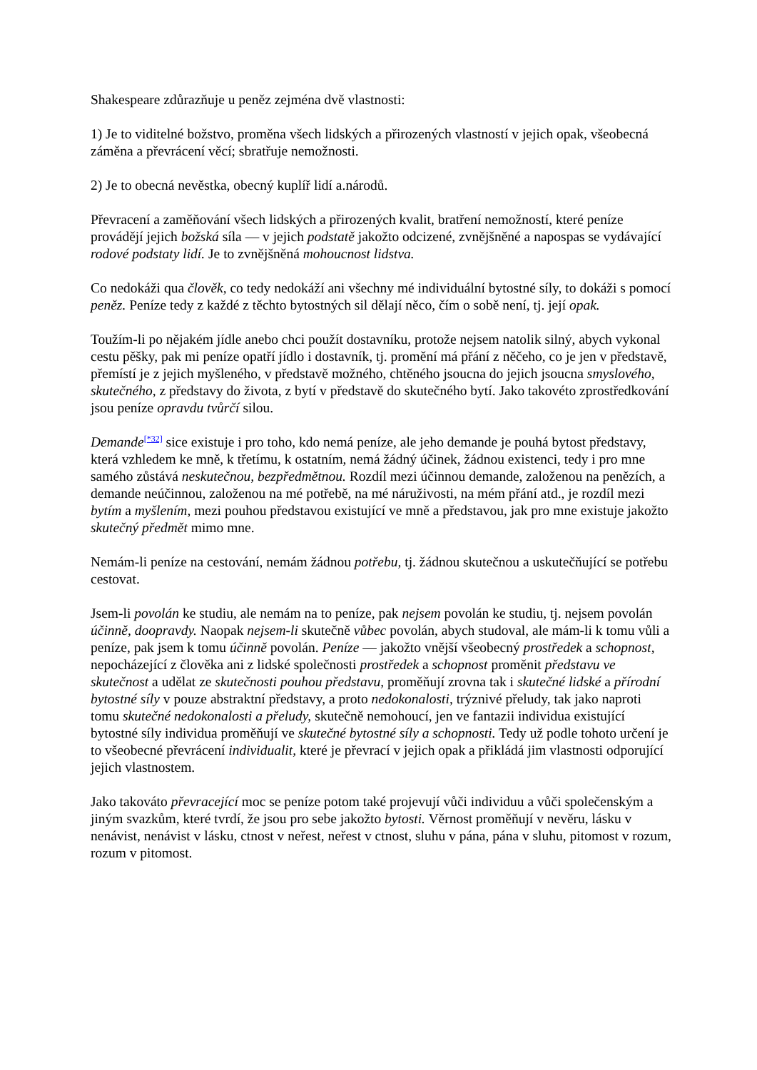Shakespeare zdůrazňuje u peněz zejména dvě vlastnosti:
1) Je to viditelné božstvo, proměna všech lidských a přirozených vlastností v jejich opak, všeobecná záměna a převrácení věcí; sbratřuje nemožnosti.
2) Je to obecná nevěstka, obecný kuplíř lidí a.národů.
Převracení a zaměňování všech lidských a přirozených kvalit, bratření nemožností, které peníze provádějí jejich božská síla — v jejich podstatě jakožto odcizené, zvnějšněné a napospas se vydávající rodové podstaty lidí. Je to zvnějšněná mohoucnost lidstva.
Co nedokáži qua člověk, co tedy nedokáží ani všechny mé individuální bytostné síly, to dokáži s pomocí peněz. Peníze tedy z každé z těchto bytostných sil dělají něco, čím o sobě není, tj. její opak.
Toužím-li po nějakém jídle anebo chci použít dostavníku, protože nejsem natolik silný, abych vykonal cestu pěšky, pak mi peníze opatří jídlo i dostavník, tj. promění má přání z něčeho, co je jen v představě, přemístí je z jejich myšleného, v představě možného, chtěného jsoucna do jejich jsoucna smyslového, skutečného, z představy do života, z bytí v představě do skutečného bytí. Jako takovéto zprostředkování jsou peníze opravdu tvůrčí silou.
Demande<sup>[*32]</sup> sice existuje i pro toho, kdo nemá peníze, ale jeho demande je pouhá bytost představy, která vzhledem ke mně, k třetímu, k ostatním, nemá žádný účinek, žádnou existenci, tedy i pro mne samého zůstává neskutečnou, bezpředmětnou. Rozdíl mezi účinnou demande, založenou na penězích, a demande neúčinnou, založenou na mé potřebě, na mé náruživosti, na mém přání atd., je rozdíl mezi bytím a myšlením, mezi pouhou představou existující ve mně a představou, jak pro mne existuje jakožto skutečný předmět mimo mne.
Nemám-li peníze na cestování, nemám žádnou potřebu, tj. žádnou skutečnou a uskutečňující se potřebu cestovat.
Jsem-li povolán ke studiu, ale nemám na to peníze, pak nejsem povolán ke studiu, tj. nejsem povolán účinně, doopravdy. Naopak nejsem-li skutečně vůbec povolán, abych studoval, ale mám-li k tomu vůli a peníze, pak jsem k tomu účinně povolán. Peníze — jakožto vnější všeobecný prostředek a schopnost, nepocházející z člověka ani z lidské společnosti prostředek a schopnost proměnit představu ve skutečnost a udělat ze skutečnosti pouhou představu, proměňují zrovna tak i skutečné lidské a přírodní bytostné síly v pouze abstraktní představy, a proto nedokonalosti, trýznivé přeludy, tak jako naproti tomu skutečné nedokonalosti a přeludy, skutečně nemohoucí, jen ve fantazii individua existující bytostné síly individua proměňují ve skutečné bytostné síly a schopnosti. Tedy už podle tohoto určení je to všeobecné převrácení individualit, které je převrací v jejich opak a přikládá jim vlastnosti odporující jejich vlastnostem.
Jako takováto převracející moc se peníze potom také projevují vůči individuu a vůči společenským a jiným svazkům, které tvrdí, že jsou pro sebe jakožto bytosti. Věrnost proměňují v nevěru, lásku v nenávist, nenávist v lásku, ctnost v neřest, neřest v ctnost, sluhu v pána, pána v sluhu, pitomost v rozum, rozum v pitomost.